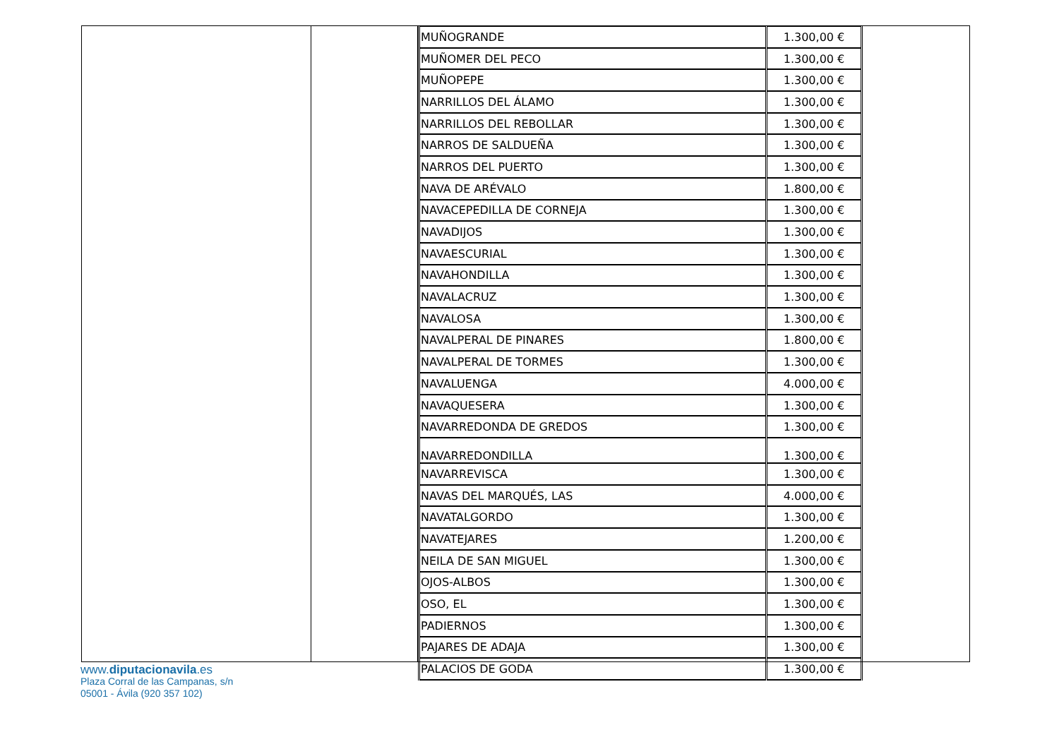| MUÑOGRANDE | 1.300,00 € |
| MUÑOMER DEL PECO | 1.300,00 € |
| MUÑOPEPE | 1.300,00 € |
| NARRILLOS DEL ÁLAMO | 1.300,00 € |
| NARRILLOS DEL REBOLLAR | 1.300,00 € |
| NARROS DE SALDUEÑA | 1.300,00 € |
| NARROS DEL PUERTO | 1.300,00 € |
| NAVA DE ARÉVALO | 1.800,00 € |
| NAVACEPEDILLA DE CORNEJA | 1.300,00 € |
| NAVADIJOS | 1.300,00 € |
| NAVAESCURIAL | 1.300,00 € |
| NAVAHONDILLA | 1.300,00 € |
| NAVALACRUZ | 1.300,00 € |
| NAVALOSA | 1.300,00 € |
| NAVALPERAL DE PINARES | 1.800,00 € |
| NAVALPERAL DE TORMES | 1.300,00 € |
| NAVALUENGA | 4.000,00 € |
| NAVAQUESERA | 1.300,00 € |
| NAVARREDONDA DE GREDOS | 1.300,00 € |
| NAVARREDONDILLA | 1.300,00 € |
| NAVARREVISCA | 1.300,00 € |
| NAVAS DEL MARQUÉS, LAS | 4.000,00 € |
| NAVATALGORDO | 1.300,00 € |
| NAVATEJARES | 1.200,00 € |
| NEILA DE SAN MIGUEL | 1.300,00 € |
| OJOS-ALBOS | 1.300,00 € |
| OSO, EL | 1.300,00 € |
| PADIERNOS | 1.300,00 € |
| PAJARES DE ADAJA | 1.300,00 € |
| PALACIOS DE GODA | 1.300,00 € |
www.diputacionavila.es
Plaza Corral de las Campanas, s/n
05001 - Ávila (920 357 102)